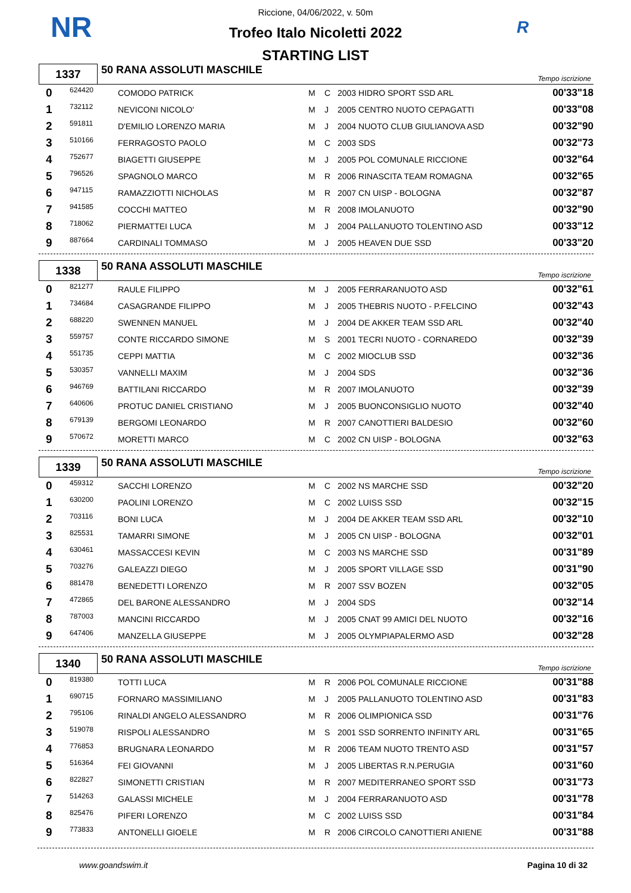NR R
Riccione, 04/06/2022, v. 50m
Trofeo Italo Nicoletti 2022
STARTING LIST
1337
50 RANA ASSOLUTI MASCHILE
Tempo iscrizione
| 0 | 624420 | COMODO PATRICK | M | C | 2003 HIDRO SPORT SSD ARL | 00'33"18 |
| 1 | 732112 | NEVICONI NICOLO' | M | J | 2005 CENTRO NUOTO CEPAGATTI | 00'33"08 |
| 2 | 591811 | D'EMILIO LORENZO MARIA | M | J | 2004 NUOTO CLUB GIULIANOVA ASD | 00'32"90 |
| 3 | 510166 | FERRAGOSTO PAOLO | M | C | 2003 SDS | 00'32"73 |
| 4 | 752677 | BIAGETTI GIUSEPPE | M | J | 2005 POL COMUNALE RICCIONE | 00'32"64 |
| 5 | 796526 | SPAGNOLO MARCO | M | R | 2006 RINASCITA TEAM ROMAGNA | 00'32"65 |
| 6 | 947115 | RAMAZZIOTTI NICHOLAS | M | R | 2007 CN UISP - BOLOGNA | 00'32"87 |
| 7 | 941585 | COCCHI MATTEO | M | R | 2008 IMOLANUOTO | 00'32"90 |
| 8 | 718062 | PIERMATTEI LUCA | M | J | 2004 PALLANUOTO TOLENTINO ASD | 00'33"12 |
| 9 | 887664 | CARDINALI TOMMASO | M | J | 2005 HEAVEN DUE SSD | 00'33"20 |
1338
50 RANA ASSOLUTI MASCHILE
Tempo iscrizione
| 0 | 821277 | RAULE FILIPPO | M | J | 2005 FERRARANUOTO ASD | 00'32"61 |
| 1 | 734684 | CASAGRANDE FILIPPO | M | J | 2005 THEBRIS NUOTO - P.FELCINO | 00'32"43 |
| 2 | 688220 | SWENNEN MANUEL | M | J | 2004 DE AKKER TEAM SSD ARL | 00'32"40 |
| 3 | 559757 | CONTE RICCARDO SIMONE | M | S | 2001 TECRI NUOTO - CORNAREDO | 00'32"39 |
| 4 | 551735 | CEPPI MATTIA | M | C | 2002 MIOCLUB SSD | 00'32"36 |
| 5 | 530357 | VANNELLI MAXIM | M | J | 2004 SDS | 00'32"36 |
| 6 | 946769 | BATTILANI RICCARDO | M | R | 2007 IMOLANUOTO | 00'32"39 |
| 7 | 640606 | PROTUC DANIEL CRISTIANO | M | J | 2005 BUONCONSIGLIO NUOTO | 00'32"40 |
| 8 | 679139 | BERGOMI LEONARDO | M | R | 2007 CANOTTIERI BALDESIO | 00'32"60 |
| 9 | 570672 | MORETTI MARCO | M | C | 2002 CN UISP - BOLOGNA | 00'32"63 |
1339
50 RANA ASSOLUTI MASCHILE
Tempo iscrizione
| 0 | 459312 | SACCHI LORENZO | M | C | 2002 NS MARCHE SSD | 00'32"20 |
| 1 | 630200 | PAOLINI LORENZO | M | C | 2002 LUISS SSD | 00'32"15 |
| 2 | 703116 | BONI LUCA | M | J | 2004 DE AKKER TEAM SSD ARL | 00'32"10 |
| 3 | 825531 | TAMARRI SIMONE | M | J | 2005 CN UISP - BOLOGNA | 00'32"01 |
| 4 | 630461 | MASSACCESI KEVIN | M | C | 2003 NS MARCHE SSD | 00'31"89 |
| 5 | 703276 | GALEAZZI DIEGO | M | J | 2005 SPORT VILLAGE SSD | 00'31"90 |
| 6 | 881478 | BENEDETTI LORENZO | M | R | 2007 SSV BOZEN | 00'32"05 |
| 7 | 472865 | DEL BARONE ALESSANDRO | M | J | 2004 SDS | 00'32"14 |
| 8 | 787003 | MANCINI RICCARDO | M | J | 2005 CNAT 99 AMICI DEL NUOTO | 00'32"16 |
| 9 | 647406 | MANZELLA GIUSEPPE | M | J | 2005 OLYMPIAPALERMO ASD | 00'32"28 |
1340
50 RANA ASSOLUTI MASCHILE
Tempo iscrizione
| 0 | 819380 | TOTTI LUCA | M | R | 2006 POL COMUNALE RICCIONE | 00'31"88 |
| 1 | 690715 | FORNARO MASSIMILIANO | M | J | 2005 PALLANUOTO TOLENTINO ASD | 00'31"83 |
| 2 | 795106 | RINALDI ANGELO ALESSANDRO | M | R | 2006 OLIMPIONICA SSD | 00'31"76 |
| 3 | 519078 | RISPOLI ALESSANDRO | M | S | 2001 SSD SORRENTO INFINITY ARL | 00'31"65 |
| 4 | 776853 | BRUGNARA LEONARDO | M | R | 2006 TEAM NUOTO TRENTO ASD | 00'31"57 |
| 5 | 516364 | FEI GIOVANNI | M | J | 2005 LIBERTAS R.N.PERUGIA | 00'31"60 |
| 6 | 822827 | SIMONETTI CRISTIAN | M | R | 2007 MEDITERRANEO SPORT SSD | 00'31"73 |
| 7 | 514263 | GALASSI MICHELE | M | J | 2004 FERRARANUOTO ASD | 00'31"78 |
| 8 | 825476 | PIFERI LORENZO | M | C | 2002 LUISS SSD | 00'31"84 |
| 9 | 773833 | ANTONELLI GIOELE | M | R | 2006 CIRCOLO CANOTTIERI ANIENE | 00'31"88 |
www.goandswim.it Pagina 10 di 32